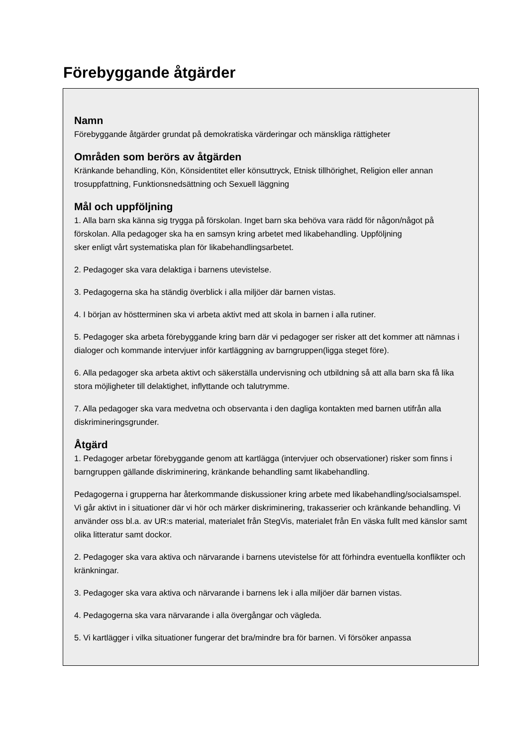Förebyggande åtgärder
Namn
Förebyggande åtgärder grundat på demokratiska värderingar och mänskliga rättigheter
Områden som berörs av åtgärden
Kränkande behandling, Kön, Könsidentitet eller könsuttryck, Etnisk tillhörighet, Religion eller annan trosuppfattning, Funktionsnedsättning och Sexuell läggning
Mål och uppföljning
1. Alla barn ska känna sig trygga på förskolan. Inget barn ska behöva vara rädd för någon/något på förskolan. Alla pedagoger ska ha en samsyn kring arbetet med likabehandling. Uppföljning
sker enligt vårt systematiska plan för likabehandlingsarbetet.
2. Pedagoger ska vara delaktiga i barnens utevistelse.
3. Pedagogerna ska ha ständig överblick i alla miljöer där barnen vistas.
4. I början av höstterminen ska vi arbeta aktivt med att skola in barnen i alla rutiner.
5. Pedagoger ska arbeta förebyggande kring barn där vi pedagoger ser risker att det kommer att nämnas i dialoger och kommande intervjuer inför kartläggning av barngruppen(ligga steget före).
6. Alla pedagoger ska arbeta aktivt och säkerställa undervisning och utbildning så att alla barn ska få lika stora möjligheter till delaktighet, inflyttande och talutrymme.
7. Alla pedagoger ska vara medvetna och observanta i den dagliga kontakten med barnen utifrån alla diskrimineringsgrunder.
Åtgärd
1. Pedagoger arbetar förebyggande genom att kartlägga (intervjuer och observationer) risker som finns i barngruppen gällande diskriminering, kränkande behandling samt likabehandling.
Pedagogerna i grupperna har återkommande diskussioner kring arbete med likabehandling/socialsamspel. Vi går aktivt in i situationer där vi hör och märker diskriminering, trakasserier och kränkande behandling. Vi använder oss bl.a. av UR:s material, materialet från StegVis, materialet från En väska fullt med känslor samt olika litteratur samt dockor.
2. Pedagoger ska vara aktiva och närvarande i barnens utevistelse för att förhindra eventuella konflikter och kränkningar.
3. Pedagoger ska vara aktiva och närvarande i barnens lek i alla miljöer där barnen vistas.
4. Pedagogerna ska vara närvarande i alla övergångar och vägleda.
5. Vi kartlägger i vilka situationer fungerar det bra/mindre bra för barnen. Vi försöker anpassa